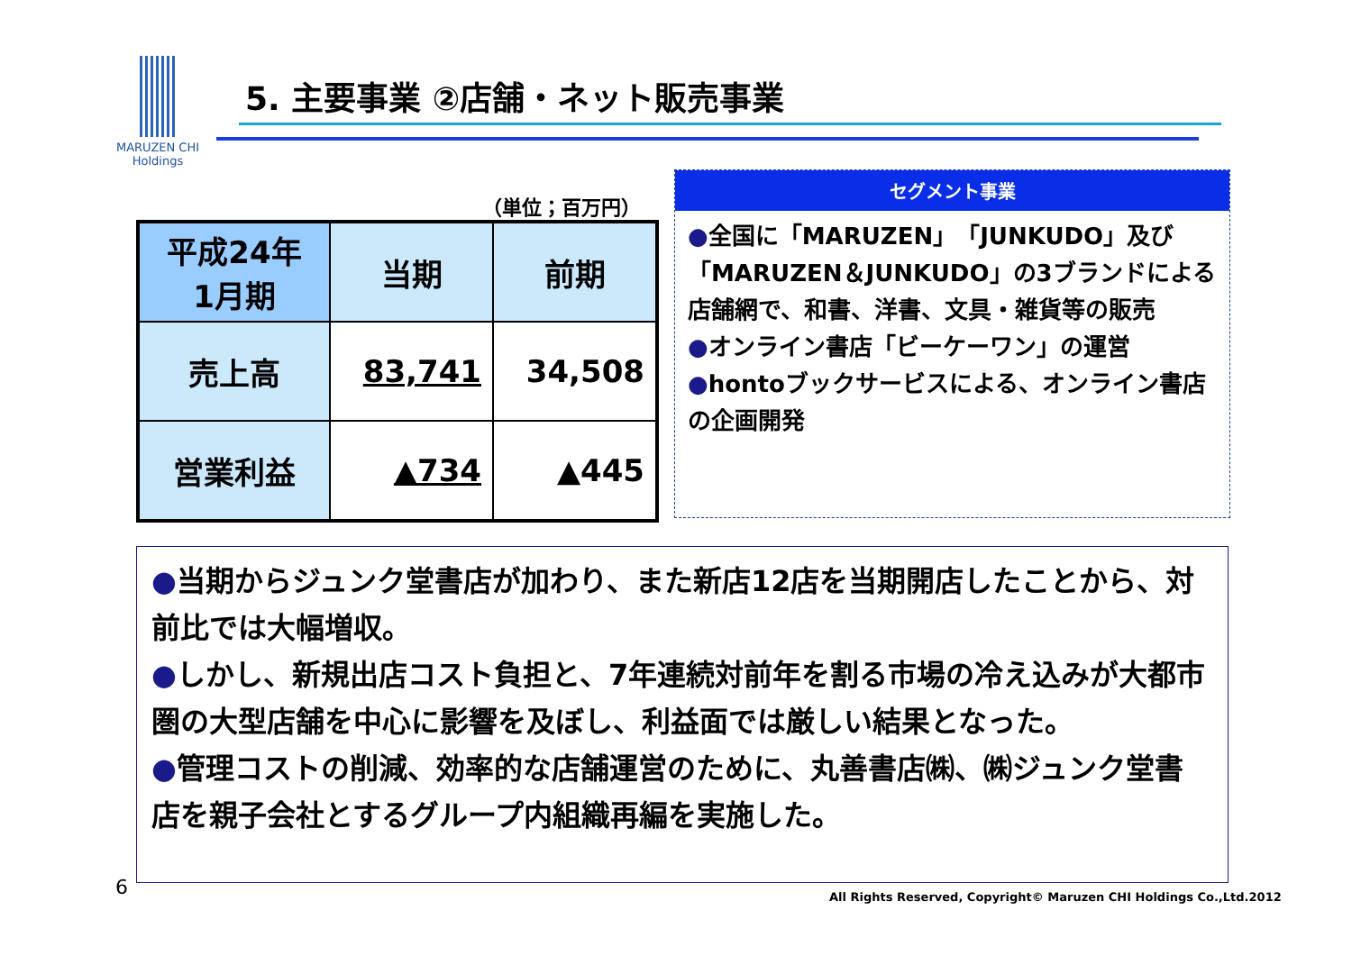MARUZEN CHI
Holdings
5. 主要事業 ②店舗・ネット販売事業
（単位；百万円）
| 平成24年 1月期 | 当期 | 前期 |
| --- | --- | --- |
| 売上高 | 83,741 | 34,508 |
| 営業利益 | ▲734 | ▲445 |
セグメント事業
●全国に「MARUZEN」「JUNKUDO」及び「MARUZEN＆JUNKUDO」の3ブランドによる店舗網で、和書、洋書、文具・雑貨等の販売
●オンライン書店「ビーケーワン」の運営
●hontoブックサービスによる、オンライン書店の企画開発
●当期からジュンク堂書店が加わり、また新店12店を当期開店したことから、対前比では大幅増収。
●しかし、新規出店コスト負担と、7年連続対前年を割る市場の冷え込みが大都市圏の大型店舗を中心に影響を及ぼし、利益面では厳しい結果となった。
●管理コストの削減、効率的な店舗運営のために、丸善書店㈱、㈱ジュンク堂書店を親子会社とするグループ内組織再編を実施した。
6
All Rights Reserved, Copyright© Maruzen CHI Holdings Co.,Ltd.2012